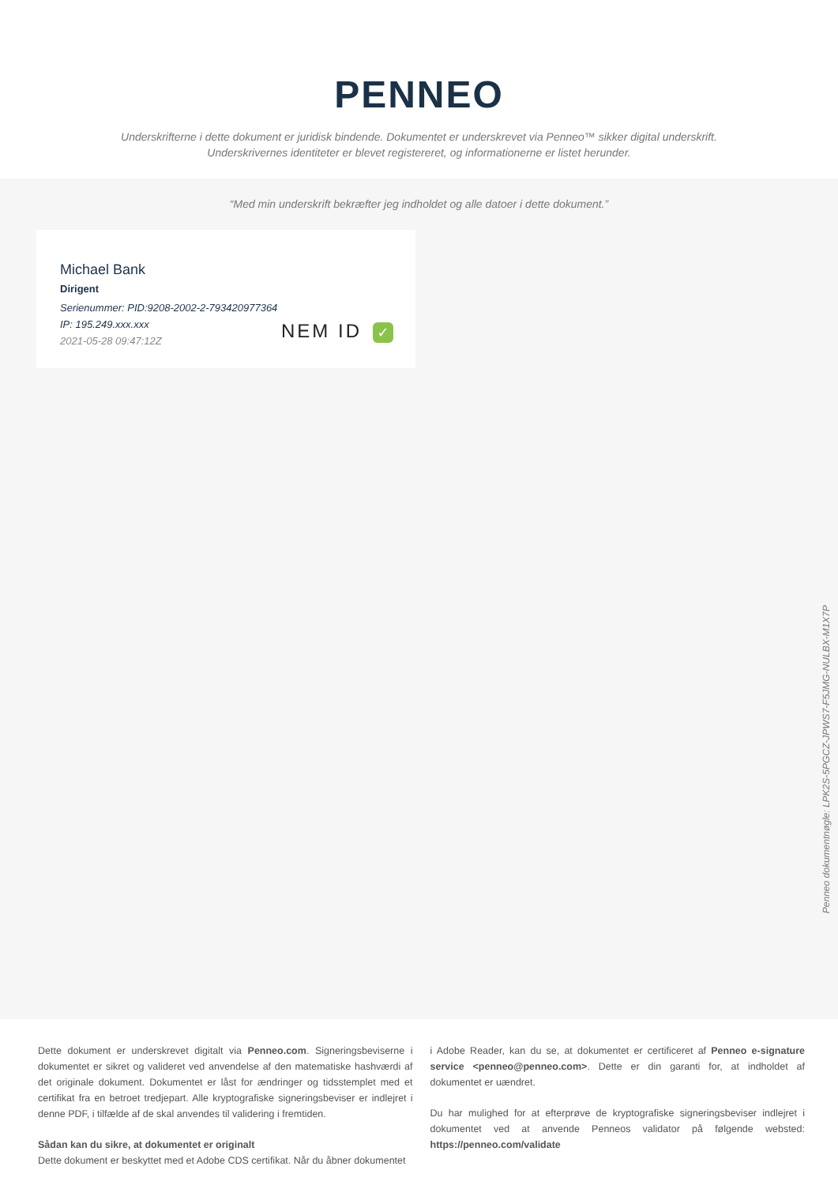PENNEO
Underskrifterne i dette dokument er juridisk bindende. Dokumentet er underskrevet via Penneo™ sikker digital underskrift.
Underskrivernes identiteter er blevet registereret, og informationerne er listet herunder.
“Med min underskrift bekræfter jeg indholdet og alle datoer i dette dokument.”
Michael Bank
Dirigent
Serienummer: PID:9208-2002-2-793420977364
IP: 195.249.xxx.xxx
2021-05-28 09:47:12Z
NEM ID ✓
Penneo dokumentnøgle: LPK2S-5PGCZ-JPWS7-F5JMG-NULBX-M1X7P
Dette dokument er underskrevet digitalt via Penneo.com. Signeringsbeviserne i dokumentet er sikret og valideret ved anvendelse af den matematiske hashværdi af det originale dokument. Dokumentet er låst for ændringer og tidsstemplet med et certifikat fra en betroet tredjepart. Alle kryptografiske signeringsbeviser er indlejret i denne PDF, i tilfælde af de skal anvendes til validering i fremtiden.
Sådan kan du sikre, at dokumentet er originalt
Dette dokument er beskyttet med et Adobe CDS certifikat. Når du åbner dokumentet
i Adobe Reader, kan du se, at dokumentet er certificeret af Penneo e-signature service <penneo@penneo.com>. Dette er din garanti for, at indholdet af dokumentet er uændret.
Du har mulighed for at efterprøve de kryptografiske signeringsbeviser indlejret i dokumentet ved at anvende Penneos validator på følgende websted: https://penneo.com/validate